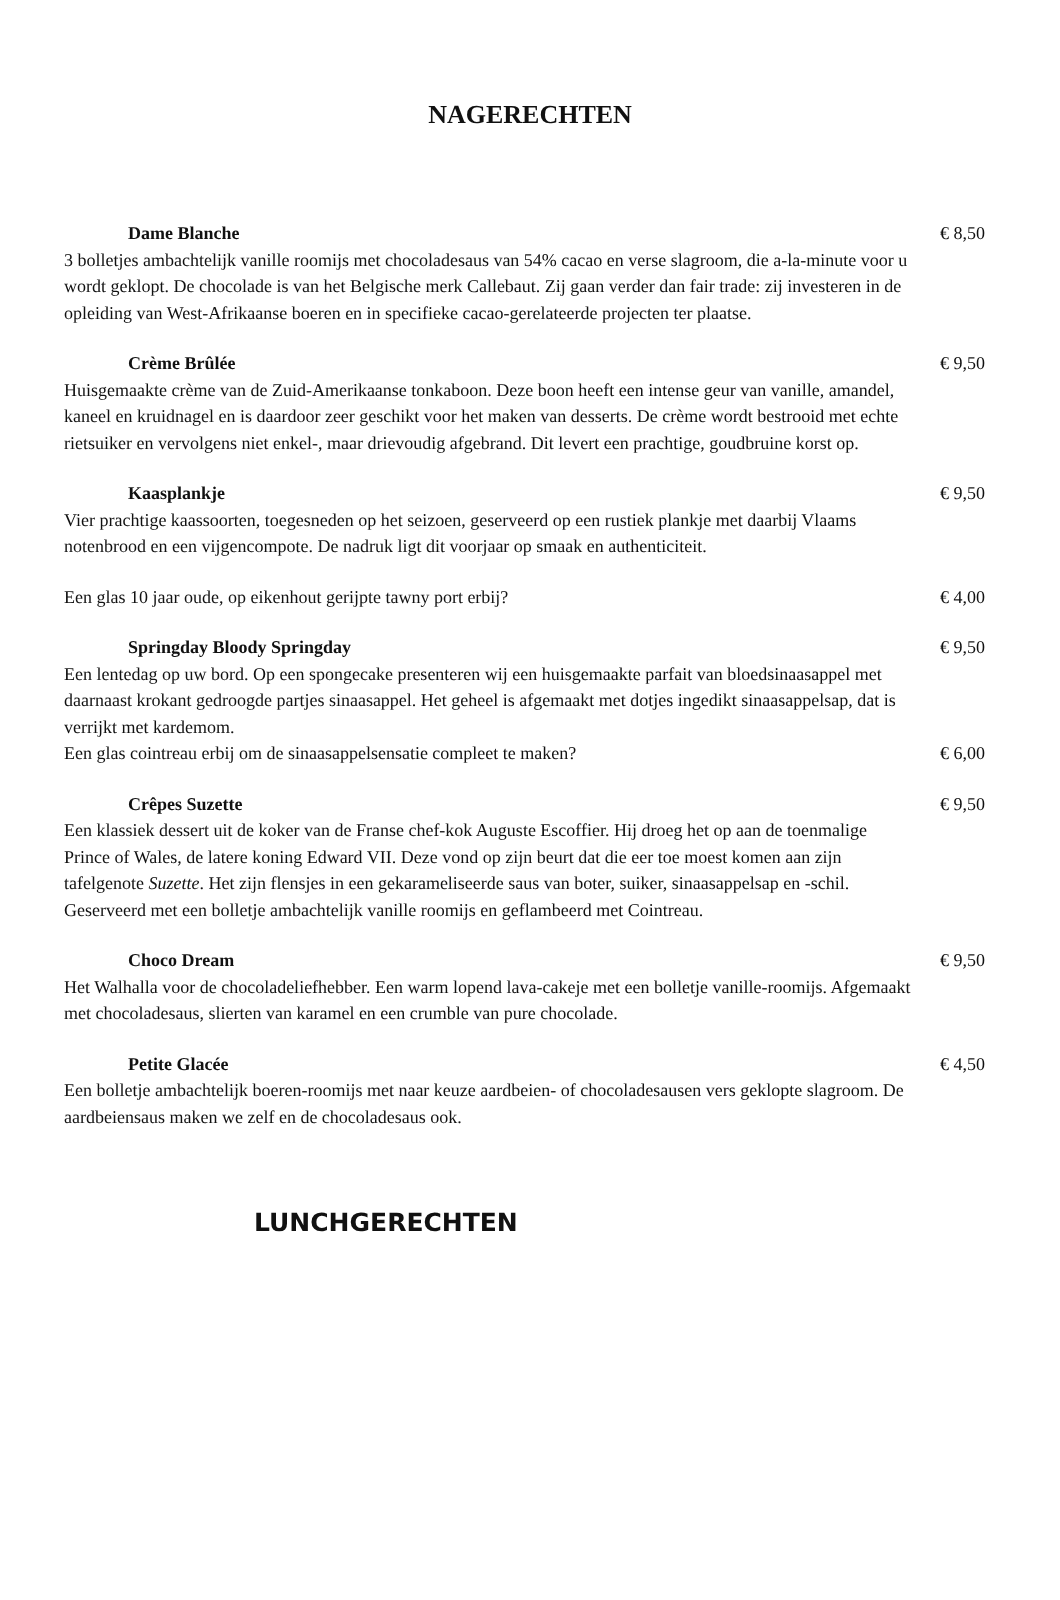NAGERECHTEN
Dame Blanche € 8,50
3 bolletjes ambachtelijk vanille roomijs met chocoladesaus van 54% cacao en verse slagroom, die a-la-minute voor u wordt geklopt. De chocolade is van het Belgische merk Callebaut. Zij gaan verder dan fair trade: zij investeren in de opleiding van West-Afrikaanse boeren en in specifieke cacao-gerelateerde projecten ter plaatse.
Crème Brûlée € 9,50
Huisgemaakte crème van de Zuid-Amerikaanse tonkaboon. Deze boon heeft een intense geur van vanille, amandel, kaneel en kruidnagel en is daardoor zeer geschikt voor het maken van desserts. De crème wordt bestrooid met echte rietsuiker en vervolgens niet enkel-, maar drievoudig afgebrand. Dit levert een prachtige, goudbruine korst op.
Kaasplankje € 9,50
Vier prachtige kaassoorten, toegesneden op het seizoen, geserveerd op een rustiek plankje met daarbij Vlaams notenbrood en een vijgencompote. De nadruk ligt dit voorjaar op smaak en authenticiteit.
Een glas 10 jaar oude, op eikenhout gerijpte tawny port erbij? € 4,00
Springday Bloody Springday € 9,50
Een lentedag op uw bord. Op een spongecake presenteren wij een huisgemaakte parfait van bloedsinaasappel met daarnaast krokant gedroogde partjes sinaasappel. Het geheel is afgemaakt met dotjes ingedikt sinaasappelsap, dat is verrijkt met kardemom.
Een glas cointreau erbij om de sinaasappelsensatie compleet te maken? € 6,00
Crêpes Suzette € 9,50
Een klassiek dessert uit de koker van de Franse chef-kok Auguste Escoffier. Hij droeg het op aan de toenmalige Prince of Wales, de latere koning Edward VII. Deze vond op zijn beurt dat die eer toe moest komen aan zijn tafelgenote Suzette. Het zijn flensjes in een gekarameliseerde saus van boter, suiker, sinaasappelsap en -schil. Geserveerd met een bolletje ambachtelijk vanille roomijs en geflambeerd met Cointreau.
Choco Dream € 9,50
Het Walhalla voor de chocoladeliefhebber. Een warm lopend lava-cakeje met een bolletje vanille-roomijs. Afgemaakt met chocoladesaus, slierten van karamel en een crumble van pure chocolade.
Petite Glacée € 4,50
Een bolletje ambachtelijk boeren-roomijs met naar keuze aardbeien- of chocoladesausen vers geklopte slagroom. De aardbeiensaus maken we zelf en de chocoladesaus ook.
LUNCHGERECHTEN